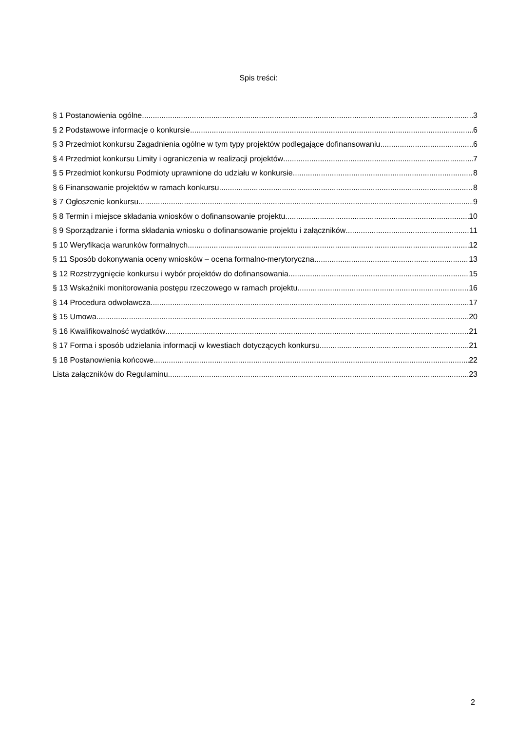Spis treści:
§ 1 Postanowienia ogólne 3
§ 2 Podstawowe informacje o konkursie 6
§ 3 Przedmiot konkursu Zagadnienia ogólne w tym typy projektów podlegające dofinansowaniu 6
§ 4 Przedmiot konkursu Limity i ograniczenia w realizacji projektów 7
§ 5 Przedmiot konkursu Podmioty uprawnione do udziału w konkursie 8
§ 6 Finansowanie projektów w ramach konkursu 8
§ 7 Ogłoszenie konkursu 9
§ 8 Termin i miejsce składania wniosków o dofinansowanie projektu 10
§ 9 Sporządzanie i forma składania wniosku o dofinansowanie projektu i załączników 11
§ 10 Weryfikacja warunków formalnych 12
§ 11 Sposób dokonywania oceny wniosków – ocena formalno-merytoryczna 13
§ 12 Rozstrzygnięcie konkursu i wybór projektów do dofinansowania 15
§ 13 Wskaźniki monitorowania postępu rzeczowego w ramach projektu 16
§ 14 Procedura odwoławcza 17
§ 15 Umowa 20
§ 16 Kwalifikowalność wydatków 21
§ 17 Forma i sposób udzielania informacji w kwestiach dotyczących konkursu 21
§ 18 Postanowienia końcowe 22
Lista załączników do Regulaminu 23
2